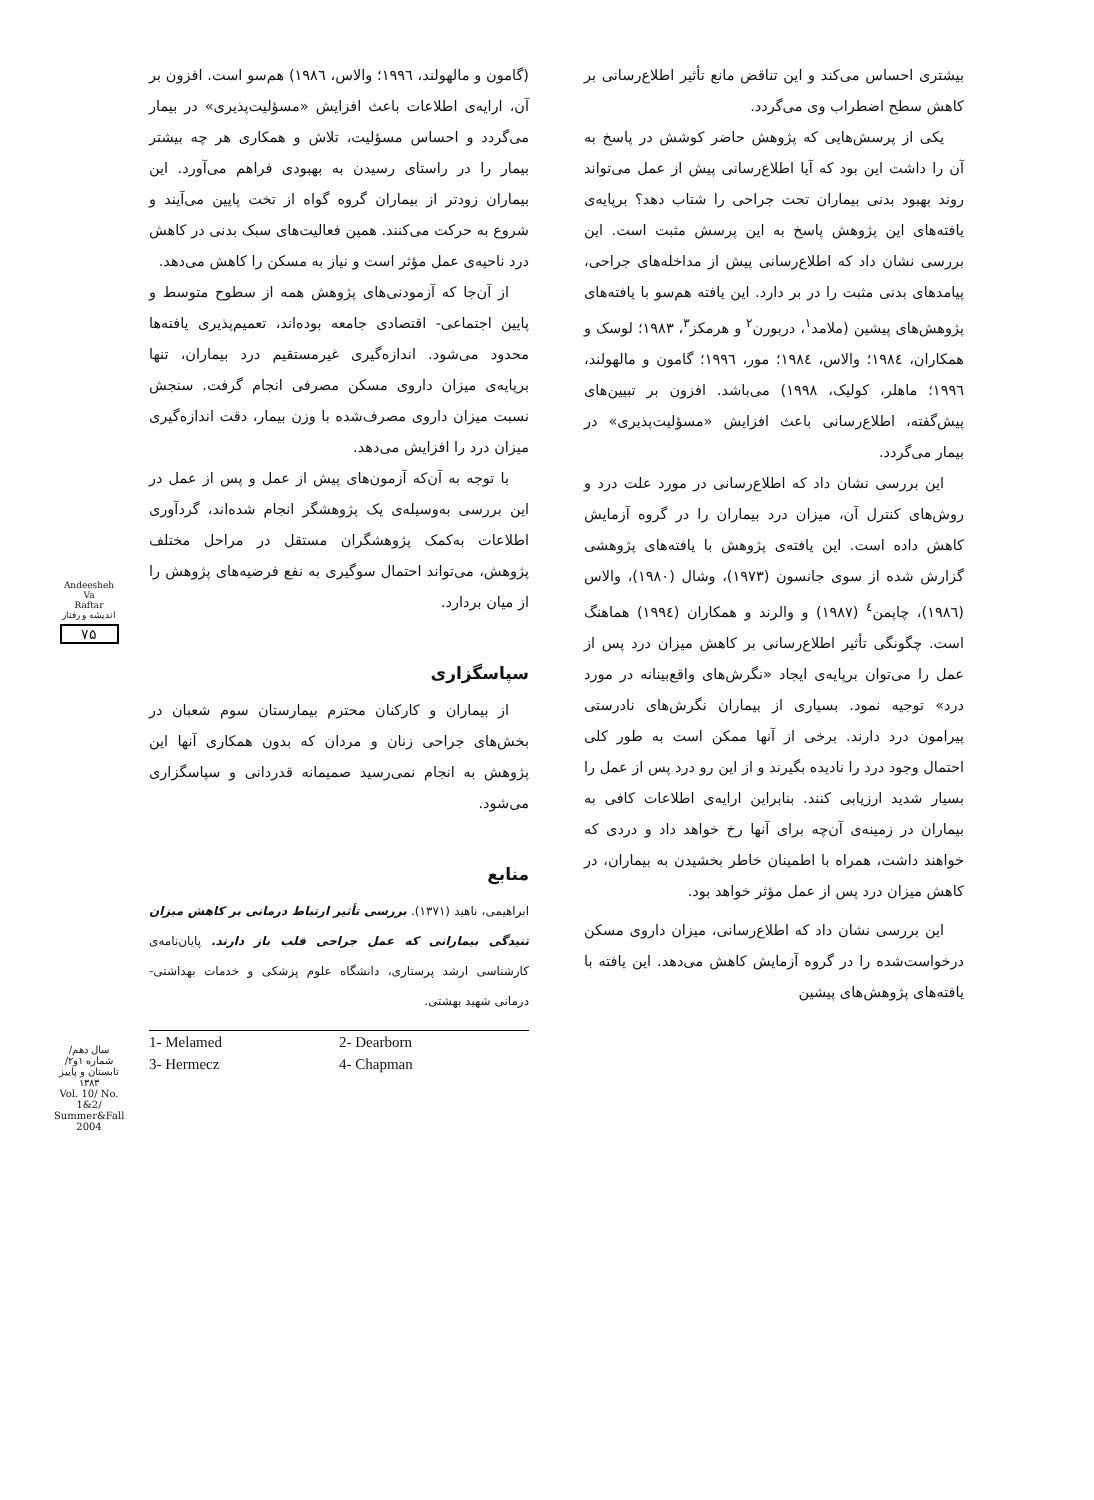بیشتری احساس می‌کند و این تناقض مانع تأثیر اطلاع‌رسانی بر کاهش سطح اضطراب وی می‌گردد.
یکی از پرسش‌هایی که پژوهش حاضر کوشش در پاسخ به آن را داشت این بود که آیا اطلاع‌رسانی پیش از عمل می‌تواند روند بهبود بدنی بیماران تحت جراحی را شتاب دهد؟ برپایه‌ی یافته‌های این پژوهش پاسخ به این پرسش مثبت است. این بررسی نشان داد که اطلاع‌رسانی پیش از مداخله‌های جراحی، پیامدهای بدنی مثبت را در بر دارد. این یافته هم‌سو با یافته‌های پژوهش‌های پیشین (ملامد<sup>۱</sup>، دربورن<sup>۲</sup> و هرمکز<sup>۳</sup>، ۱۹۸۳؛ لوسک و همکاران، ۱۹۸٤؛ والاس، ۱۹۸٤؛ مور، ۱۹۹٦؛ گامون و مالهولند، ۱۹۹٦؛ ماهلر، کولیک، ۱۹۹۸) می‌باشد. افزون بر تبیین‌های پیش‌گفته، اطلاع‌رسانی باعث افزایش «مسؤلیت‌پذیری» در بیمار می‌گردد.
این بررسی نشان داد که اطلاع‌رسانی در مورد علت درد و روش‌های کنترل آن، میزان درد بیماران را در گروه آزمایش کاهش داده است. این یافته‌ی پژوهش با یافته‌های پژوهشی گزارش شده از سوی جانسون (۱۹۷۳)، وشال (۱۹۸۰)، والاس (۱۹۸٦)، چاپمن<sup>٤</sup> (۱۹۸۷) و والرند و همکاران (۱۹۹٤) هماهنگ است. چگونگی تأثیر اطلاع‌رسانی بر کاهش میزان درد پس از عمل را می‌توان برپایه‌ی ایجاد «نگرش‌های واقع‌بینانه در مورد درد» توجیه نمود. بسیاری از بیماران نگرش‌های نادرستی پیرامون درد دارند. برخی از آنها ممکن است به طور کلی احتمال وجود درد را نادیده بگیرند و از این رو درد پس از عمل را بسیار شدید ارزیابی کنند. بنابراین ارایه‌ی اطلاعات کافی به بیماران در زمینه‌ی آن‌چه برای آنها رخ خواهد داد و دردی که خواهند داشت، همراه با اطمینان خاطر بخشیدن به بیماران، در کاهش میزان درد پس از عمل مؤثر خواهد بود.
این بررسی نشان داد که اطلاع‌رسانی، میزان داروی مسکن درخواست‌شده را در گروه آزمایش کاهش می‌دهد. این یافته با یافته‌های پژوهش‌های پیشین
(گامون و مالهولند، ۱۹۹٦؛ والاس، ۱۹۸٦) هم‌سو است. افزون بر آن، ارایه‌ی اطلاعات باعث افزایش «مسؤلیت‌پذیری» در بیمار می‌گردد و احساس مسؤلیت، تلاش و همکاری هر چه بیشتر بیمار را در راستای رسیدن به بهبودی فراهم می‌آورد. این بیماران زودتر از بیماران گروه گواه از تخت پایین می‌آیند و شروع به حرکت می‌کنند. همین فعالیت‌های سبک بدنی در کاهش درد ناحیه‌ی عمل مؤثر است و نیاز به مسکن را کاهش می‌دهد.
از آن‌جا که آزمودنی‌های پژوهش همه از سطوح متوسط و پایین اجتماعی- اقتصادی جامعه بوده‌اند، تعمیم‌پذیری یافته‌ها محدود می‌شود. اندازه‌گیری غیرمستقیم درد بیماران، تنها برپایه‌ی میزان داروی مسکن مصرفی انجام گرفت. سنجش نسبت میزان داروی مصرف‌شده با وزن بیمار، دقت اندازه‌گیری میزان درد را افزایش می‌دهد.
با توجه به آن‌که آزمون‌های پیش از عمل و پس از عمل در این بررسی به‌وسیله‌ی یک پژوهشگر انجام شده‌اند، گردآوری اطلاعات به‌کمک پژوهشگران مستقل در مراحل مختلف پژوهش، می‌تواند احتمال سوگیری به نفع فرضیه‌های پژوهش را از میان بردارد.
سپاسگزاری
از بیماران و کارکنان محترم بیمارستان سوم شعبان در بخش‌های جراحی زنان و مردان که بدون همکاری آنها این پژوهش به انجام نمی‌رسید صمیمانه قدردانی و سپاسگزاری می‌شود.
منابع
ابراهیمی، ناهید (۱۳۷۱). بررسی تأثیر ارتباط درمانی بر کاهش میزان تنیدگی بیمارانی که عمل جراحی قلب باز دارند. پایان‌نامه‌ی کارشناسی ارشد پرستاری، دانشگاه علوم پزشکی و خدمات بهداشتی- درمانی شهید بهشتی.
1- Melamed 2- Dearborn 3- Hermecz 4- Chapman
Andeesheh
Va
Raftar
اندیشه و رفتار
۷۵
سال دهم/ شماره ۱و۲/ تابستان و پاییز ۱۳۸۳
Vol. 10/ No. 1&2/ Summer&Fall 2004